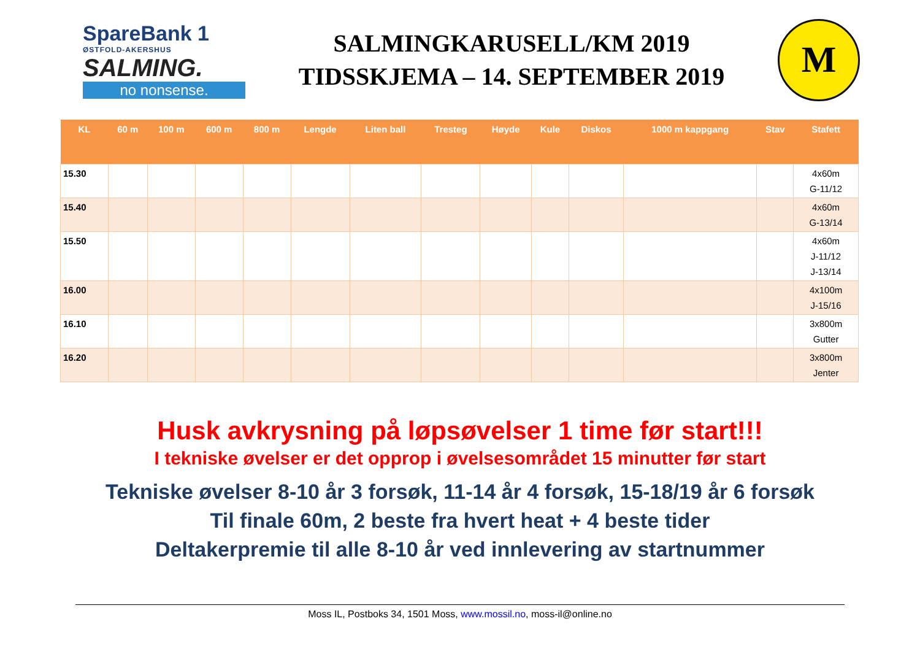SpareBank 1
ØSTFOLD-AKERSHUS
SALMING.
no nonsense.
SALMINGKARUSELL/KM 2019
TIDSSKJEMA – 14. SEPTEMBER 2019
M
| KL | 60 m | 100 m | 600 m | 800 m | Lengde | Liten ball | Tresteg | Høyde | Kule | Diskos | 1000 m kappgang | Stav | Stafett |
| --- | --- | --- | --- | --- | --- | --- | --- | --- | --- | --- | --- | --- | --- |
| 15.30 | | | | | | | | | | | | | 4x60m G-11/12 |
| 15.40 | | | | | | | | | | | | | 4x60m G-13/14 |
| 15.50 | | | | | | | | | | | | | 4x60m J-11/12 J-13/14 |
| 16.00 | | | | | | | | | | | | | 4x100m J-15/16 |
| 16.10 | | | | | | | | | | | | | 3x800m Gutter |
| 16.20 | | | | | | | | | | | | | 3x800m Jenter |
Husk avkrysning på løpsøvelser 1 time før start!!!
I tekniske øvelser er det opprop i øvelsesområdet 15 minutter før start
Tekniske øvelser 8-10 år 3 forsøk, 11-14 år 4 forsøk, 15-18/19 år 6 forsøk
Til finale 60m, 2 beste fra hvert heat + 4 beste tider
Deltakerpremie til alle 8-10 år ved innlevering av startnummer
Moss IL, Postboks 34, 1501 Moss, www.mossil.no, moss-il@online.no